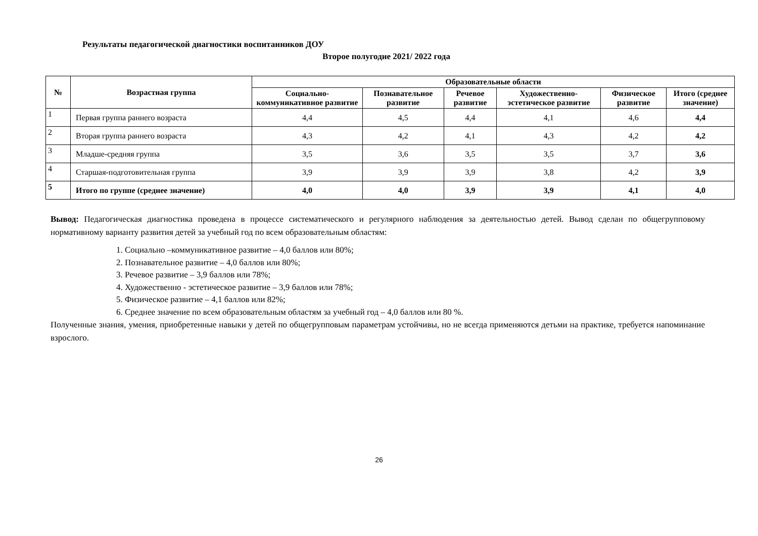Результаты педагогической диагностики воспитанников ДОУ
Второе полугодие 2021/ 2022 года
| № | Возрастная группа | Образовательные области | | | | | |
| --- | --- | --- | --- | --- | --- | --- | --- |
| | | Социально-коммуникативное развитие | Познавательное развитие | Речевое развитие | Художественно-эстетическое развитие | Физическое развитие | Итого (среднее значение) |
| 1 | Первая группа раннего возраста | 4,4 | 4,5 | 4,4 | 4,1 | 4,6 | 4,4 |
| 2 | Вторая группа раннего возраста | 4,3 | 4,2 | 4,1 | 4,3 | 4,2 | 4,2 |
| 3 | Младше-средняя группа | 3,5 | 3,6 | 3,5 | 3,5 | 3,7 | 3,6 |
| 4 | Старшая-подготовительная группа | 3,9 | 3,9 | 3,9 | 3,8 | 4,2 | 3,9 |
| 5 | Итого по группе (среднее значение) | 4,0 | 4,0 | 3,9 | 3,9 | 4,1 | 4,0 |
Вывод: Педагогическая диагностика проведена в процессе систематического и регулярного наблюдения за деятельностью детей. Вывод сделан по общегрупповому нормативному варианту развития детей за учебный год по всем образовательным областям:
1. Социально –коммуникативное развитие – 4,0 баллов или 80%;
2. Познавательное развитие – 4,0 баллов или 80%;
3. Речевое развитие – 3,9 баллов или 78%;
4. Художественно - эстетическое развитие – 3,9 баллов или 78%;
5. Физическое развитие – 4,1 баллов или 82%;
6. Среднее значение по всем образовательным областям за учебный год – 4,0 баллов или 80 %.
Полученные знания, умения, приобретенные навыки у детей по общегрупповым параметрам устойчивы, но не всегда применяются детьми на практике, требуется напоминание взрослого.
26